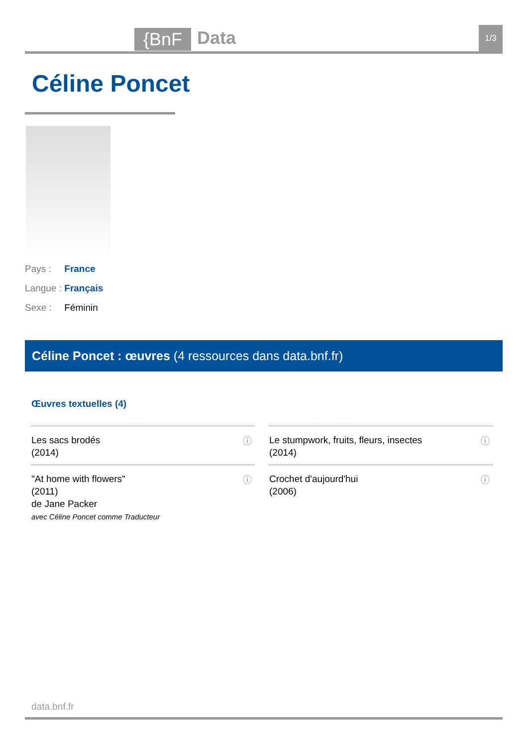{BnF
Data
1/3
Céline Poncet
Pays : France
Langue : Français
Sexe : Féminin
Céline Poncet : œuvres (4 ressources dans data.bnf.fr)
Œuvres textuelles (4)
Les sacs brodés
(2014)
ⓘ
Le stumpwork, fruits, fleurs, insectes
(2014)
ⓘ
"At home with flowers"
(2011)
de Jane Packer
avec Céline Poncet comme Traducteur
ⓘ
Crochet d'aujourd'hui
(2006)
ⓘ
data.bnf.fr